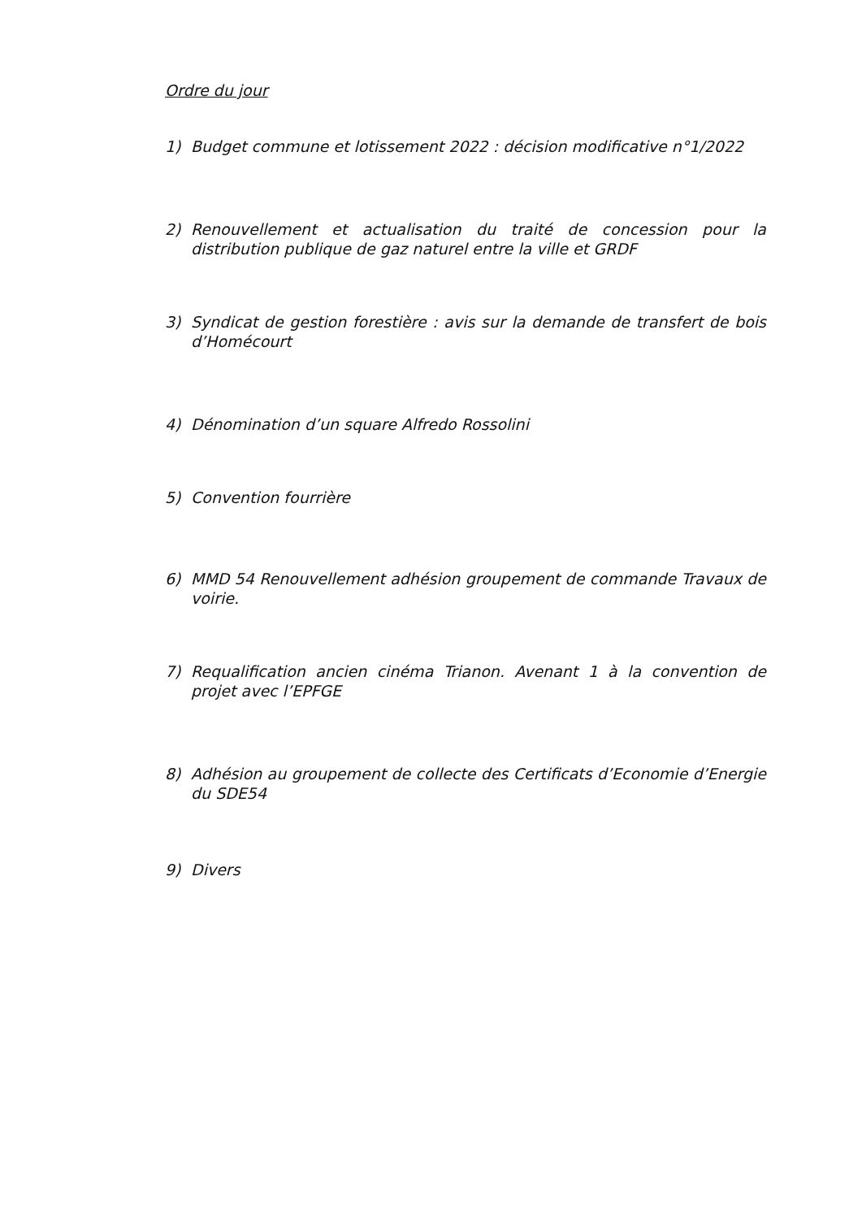Ordre du jour
1) Budget commune et lotissement 2022 : décision modificative n°1/2022
2) Renouvellement et actualisation du traité de concession pour la distribution publique de gaz naturel entre la ville et GRDF
3) Syndicat de gestion forestière : avis sur la demande de transfert de bois d’Homécourt
4) Dénomination d’un square Alfredo Rossolini
5) Convention fourrière
6) MMD 54 Renouvellement adhésion groupement de commande Travaux de voirie.
7) Requalification ancien cinéma Trianon. Avenant 1 à la convention de projet avec l’EPFGE
8) Adhésion au groupement de collecte des Certificats d’Economie d’Energie du SDE54
9) Divers